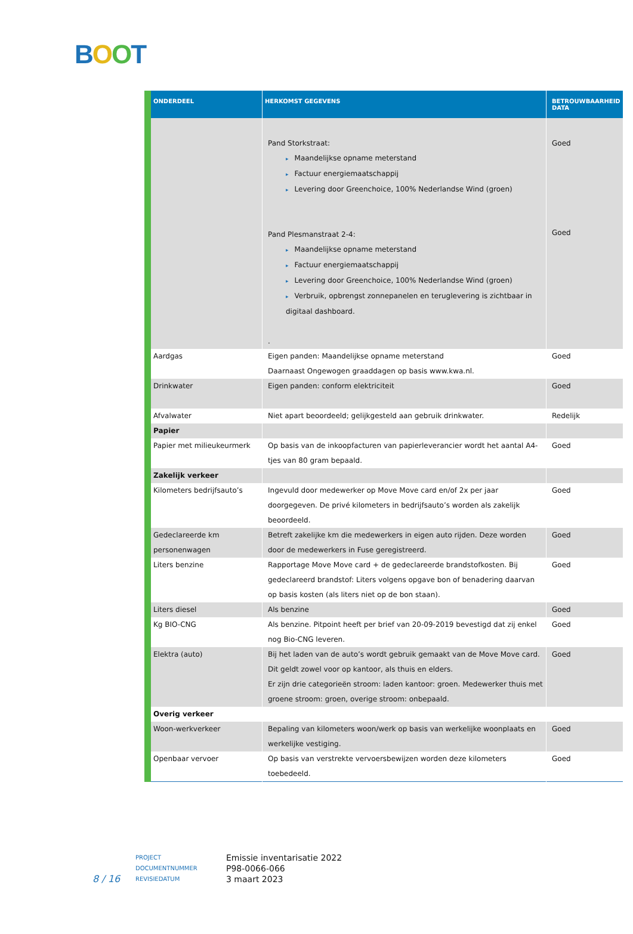BOOT
| ONDERDEEL | HERKOMST GEGEVENS | BETROUWBAARHEID DATA |
| --- | --- | --- |
| | Pand Storkstraat: ▸ Maandelijkse opname meterstand ▸ Factuur energiemaatschappij ▸ Levering door Greenchoice, 100% Nederlandse Wind (groen) Pand Plesmanstraat 2-4: ▸ Maandelijkse opname meterstand ▸ Factuur energiemaatschappij ▸ Levering door Greenchoice, 100% Nederlandse Wind (groen) ▸ Verbruik, opbrengst zonnepanelen en teruglevering is zichtbaar in digitaal dashboard. . | Goed Goed |
| Aardgas | Eigen panden: Maandelijkse opname meterstand Daarnaast Ongewogen graaddagen op basis www.kwa.nl. | Goed |
| Drinkwater | Eigen panden: conform elektriciteit | Goed |
| Afvalwater | Niet apart beoordeeld; gelijkgesteld aan gebruik drinkwater. | Redelijk |
| Papier | | |
| Papier met milieukeurmerk | Op basis van de inkoopfacturen van papierleverancier wordt het aantal A4-tjes van 80 gram bepaald. | Goed |
| Zakelijk verkeer | | |
| Kilometers bedrijfsauto’s | Ingevuld door medewerker op Move Move card en/of 2x per jaar doorgegeven. De privé kilometers in bedrijfsauto’s worden als zakelijk beoordeeld. | Goed |
| Gedeclareerde km personenwagen | Betreft zakelijke km die medewerkers in eigen auto rijden. Deze worden door de medewerkers in Fuse geregistreerd. | Goed |
| Liters benzine | Rapportage Move Move card + de gedeclareerde brandstofkosten. Bij gedeclareerd brandstof: Liters volgens opgave bon of benadering daarvan op basis kosten (als liters niet op de bon staan). | Goed |
| Liters diesel | Als benzine | Goed |
| Kg BIO-CNG | Als benzine. Pitpoint heeft per brief van 20-09-2019 bevestigd dat zij enkel nog Bio-CNG leveren. | Goed |
| Elektra (auto) | Bij het laden van de auto’s wordt gebruik gemaakt van de Move Move card. Dit geldt zowel voor op kantoor, als thuis en elders. Er zijn drie categorieën stroom: laden kantoor: groen. Medewerker thuis met groene stroom: groen, overige stroom: onbepaald. | Goed |
| Overig verkeer | | |
| Woon-werkverkeer | Bepaling van kilometers woon/werk op basis van werkelijke woonplaats en werkelijke vestiging. | Goed |
| Openbaar vervoer | Op basis van verstrekte vervoersbewijzen worden deze kilometers toebedeeld. | Goed |
8 / 16
PROJECT
DOCUMENTNUMMER
REVISIEDATUM
Emissie inventarisatie 2022
P98-0066-066
3 maart 2023